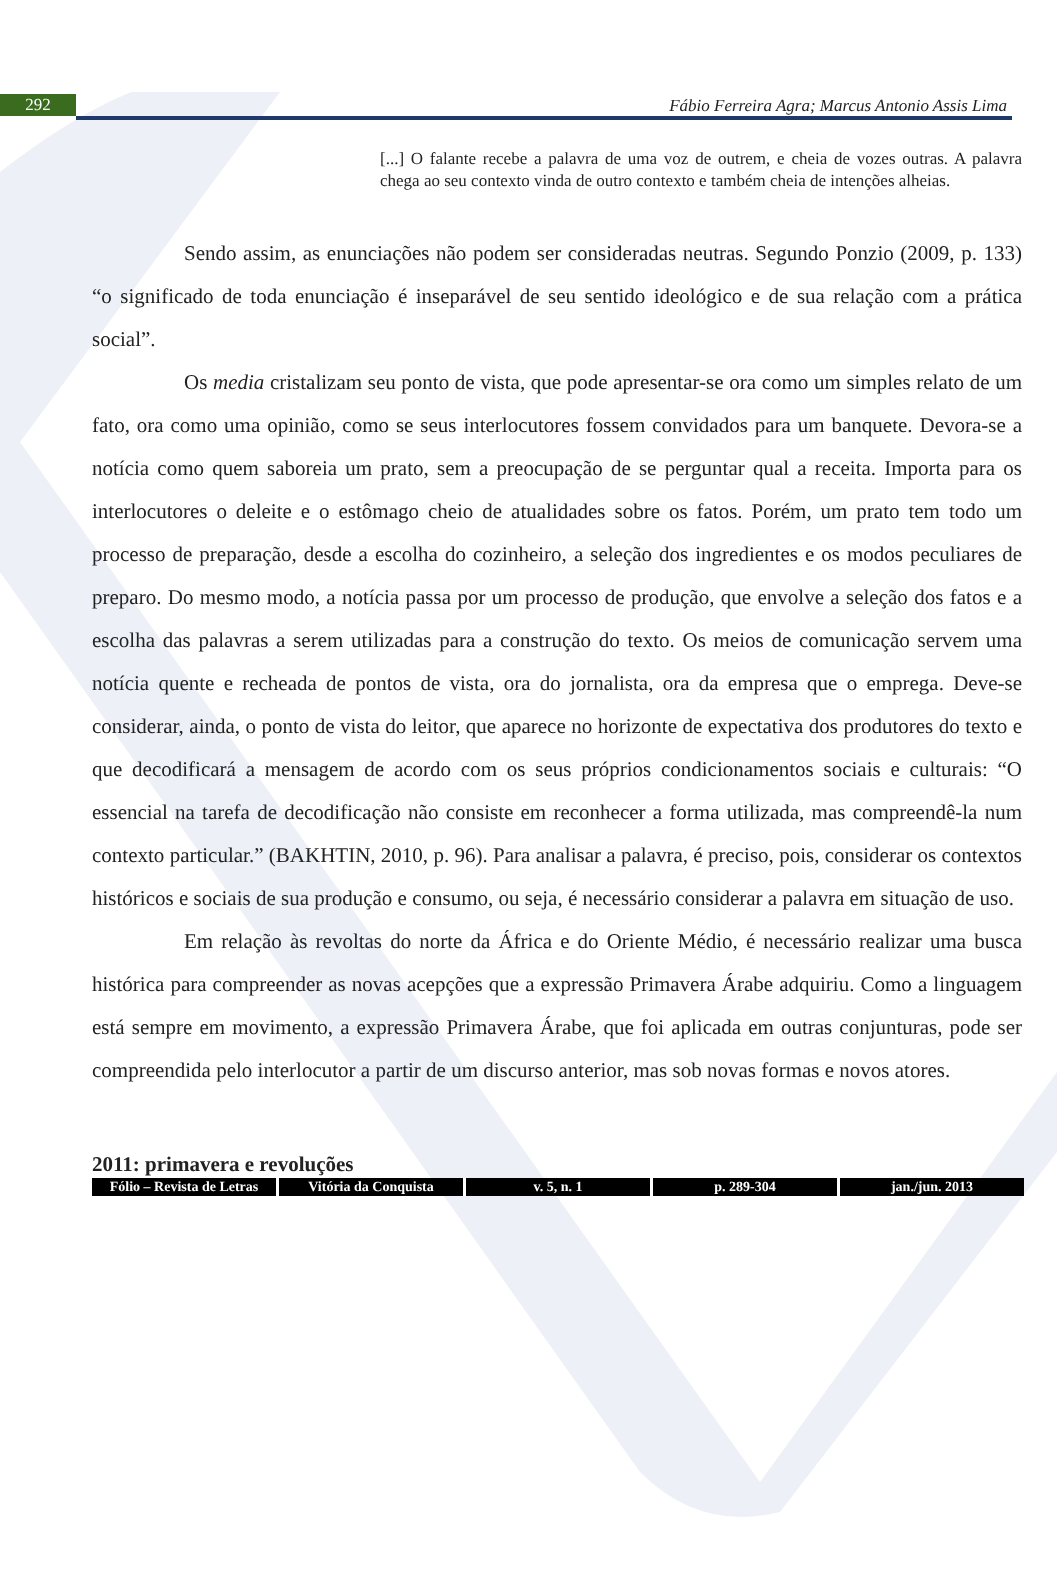292
Fábio Ferreira Agra; Marcus Antonio Assis Lima
[...] O falante recebe a palavra de uma voz de outrem, e cheia de vozes outras. A palavra chega ao seu contexto vinda de outro contexto e também cheia de intenções alheias.
Sendo assim, as enunciações não podem ser consideradas neutras. Segundo Ponzio (2009, p. 133) “o significado de toda enunciação é inseparável de seu sentido ideológico e de sua relação com a prática social”.
Os media cristalizam seu ponto de vista, que pode apresentar-se ora como um simples relato de um fato, ora como uma opinião, como se seus interlocutores fossem convidados para um banquete. Devora-se a notícia como quem saboreia um prato, sem a preocupação de se perguntar qual a receita. Importa para os interlocutores o deleite e o estômago cheio de atualidades sobre os fatos. Porém, um prato tem todo um processo de preparação, desde a escolha do cozinheiro, a seleção dos ingredientes e os modos peculiares de preparo. Do mesmo modo, a notícia passa por um processo de produção, que envolve a seleção dos fatos e a escolha das palavras a serem utilizadas para a construção do texto. Os meios de comunicação servem uma notícia quente e recheada de pontos de vista, ora do jornalista, ora da empresa que o emprega. Deve-se considerar, ainda, o ponto de vista do leitor, que aparece no horizonte de expectativa dos produtores do texto e que decodificará a mensagem de acordo com os seus próprios condicionamentos sociais e culturais: “O essencial na tarefa de decodificação não consiste em reconhecer a forma utilizada, mas compreendê-la num contexto particular.” (BAKHTIN, 2010, p. 96). Para analisar a palavra, é preciso, pois, considerar os contextos históricos e sociais de sua produção e consumo, ou seja, é necessário considerar a palavra em situação de uso.
Em relação às revoltas do norte da África e do Oriente Médio, é necessário realizar uma busca histórica para compreender as novas acepções que a expressão Primavera Árabe adquiriu. Como a linguagem está sempre em movimento, a expressão Primavera Árabe, que foi aplicada em outras conjunturas, pode ser compreendida pelo interlocutor a partir de um discurso anterior, mas sob novas formas e novos atores.
2011: primavera e revoluções
Fólio – Revista de Letras Vitória da Conquista v. 5, n. 1 p. 289-304 jan./jun. 2013